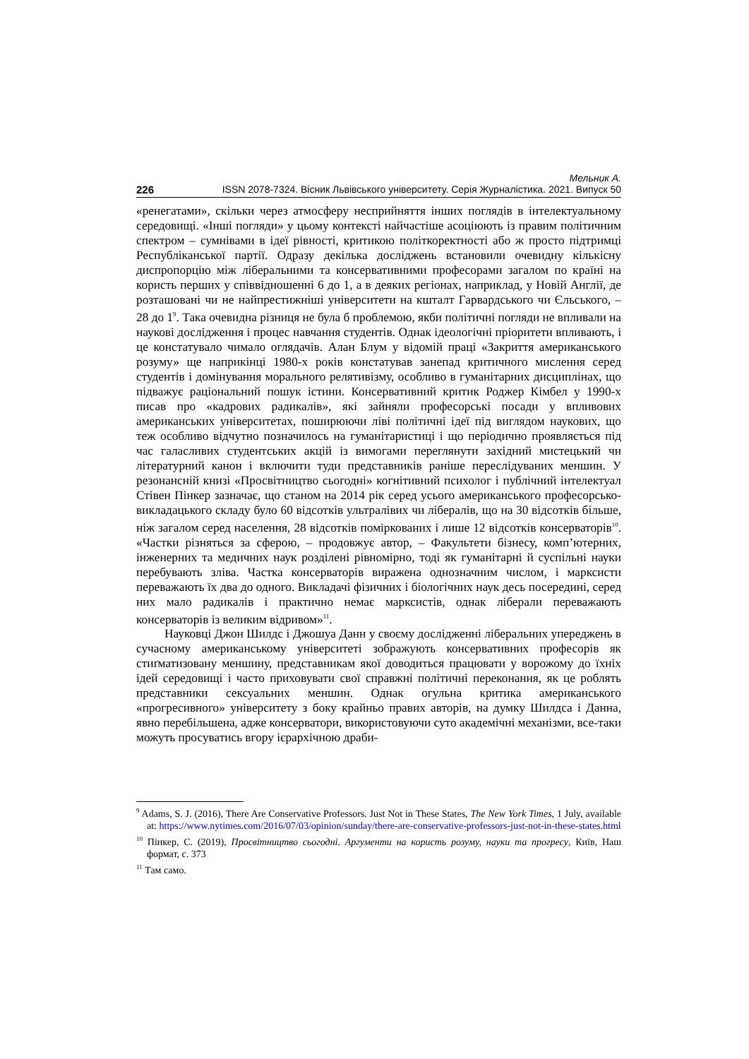Мельник А.
226 ISSN 2078-7324. Вісник Львівського університету. Серія Журналістика. 2021. Випуск 50
«ренегатами», скільки через атмосферу несприйняття інших поглядів в інтелектуальному середовищі. «Інші погляди» у цьому контексті найчастіше асоціюють із правим політичним спектром – сумнівами в ідеї рівності, критикою політкоректності або ж просто підтримці Республіканської партії. Одразу декілька досліджень встановили очевидну кількісну диспропорцію між ліберальними та консервативними професорами загалом по країні на користь перших у співвідношенні 6 до 1, а в деяких регіонах, наприклад, у Новій Англії, де розташовані чи не найпрестижніші університети на кшталт Гарвардського чи Єльського, – 28 до 1<sup>9</sup>. Така очевидна різниця не була б проблемою, якби політичні погляди не впливали на наукові дослідження і процес навчання студентів. Однак ідеологічні пріоритети впливають, і це констатувало чимало оглядачів. Алан Блум у відомій праці «Закриття американського розуму» ще наприкінці 1980-х років констатував занепад критичного мислення серед студентів і домінування морального релятивізму, особливо в гуманітарних дисциплінах, що підважує раціональний пошук істини. Консервативний критик Роджер Кімбел у 1990-х писав про «кадрових радикалів», які зайняли професорські посади у впливових американських університетах, поширюючи ліві політичні ідеї під виглядом наукових, що теж особливо відчутно позначилось на гуманітаристиці і що періодично проявляється під час галасливих студентських акцій із вимогами переглянути західний мистецький чи літературний канон і включити туди представників раніше переслідуваних меншин. У резонансній книзі «Просвітництво сьогодні» когнітивний психолог і публічний інтелектуал Стівен Пінкер зазначає, що станом на 2014 рік серед усього американського професорсько-викладацького складу було 60 відсотків ультралівих чи лібералів, що на 30 відсотків більше, ніж загалом серед населення, 28 відсотків поміркованих і лише 12 відсотків консерваторів<sup>10</sup>. «Частки різняться за сферою, – продовжує автор, – Факультети бізнесу, комп’ютерних, інженерних та медичних наук розділені рівномірно, тоді як гуманітарні й суспільні науки перебувають зліва. Частка консерваторів виражена однозначним числом, і марксисти переважають їх два до одного. Викладачі фізичних і біологічних наук десь посередині, серед них мало радикалів і практично немає марксистів, однак ліберали переважають консерваторів із великим відривом»<sup>11</sup>.
Науковці Джон Шилдс і Джошуа Данн у своєму дослідженні ліберальних упереджень в сучасному американському університеті зображують консервативних професорів як стиґматизовану меншину, представникам якої доводиться працювати у ворожому до їхніх ідей середовищі і часто приховувати свої справжні політичні переконання, як це роблять представники сексуальних меншин. Однак огульна критика американського «прогресивного» університету з боку крайньо правих авторів, на думку Шилдса і Данна, явно перебільшена, адже консерватори, використовуючи суто академічні механізми, все-таки можуть просуватись вгору ієрархічною драби-
<sup>9</sup> Adams, S. J. (2016), There Are Conservative Professors. Just Not in These States, The New York Times, 1 July, available at: https://www.nytimes.com/2016/07/03/opinion/sunday/there-are-conservative-professors-just-not-in-these-states.html
<sup>10</sup> Пінкер, С. (2019), Просвітництво сьогодні. Аргументи на користь розуму, науки та прогресу, Київ, Наш формат, с. 373
<sup>11</sup> Там само.